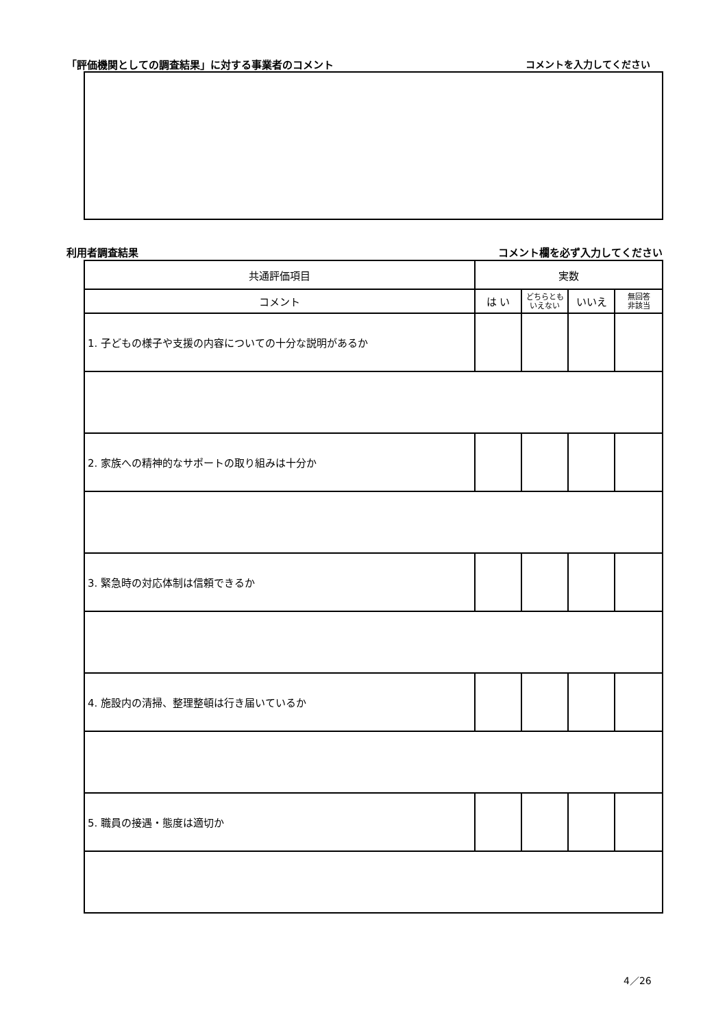「評価機関としての調査結果」に対する事業者のコメント コメントを入力してください
利用者調査結果 コメント欄を必ず入力してください
| 共通評価項目 | 実数 | | | |
| --- | --- | --- | --- | --- |
| コメント | は い | どちらとも いえない | いいえ | 無回答 非該当 |
| 1. 子どもの様子や支援の内容についての十分な説明があるか | | | | |
| 2. 家族への精神的なサポートの取り組みは十分か | | | | |
| 3. 緊急時の対応体制は信頼できるか | | | | |
| 4. 施設内の清掃、整理整頓は行き届いているか | | | | |
| 5. 職員の接遇・態度は適切か | | | | |
4／26